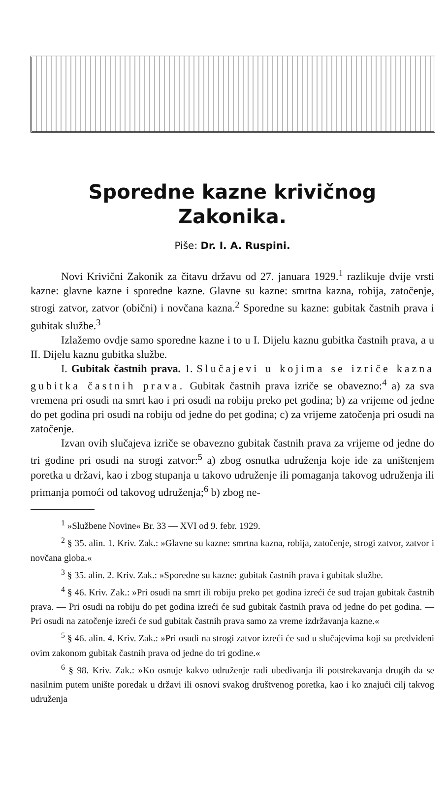Sporedne kazne krivičnog
Zakonika.
Piše: Dr. I. A. Ruspini.
Novi Krivični Zakonik za čitavu državu od 27. januara 1929.<sup>1</sup> razlikuje dvije vrsti kazne: glavne kazne i sporedne kazne. Glavne su kazne: smrtna kazna, robija, zatočenje, strogi zatvor, zatvor (obični) i novčana kazna.<sup>2</sup> Sporedne su kazne: gubitak častnih prava i gubitak službe.<sup>3</sup>
Izlažemo ovdje samo sporedne kazne i to u I. Dijelu kaznu gubitka častnih prava, a u II. Dijelu kaznu gubitka službe.
I. Gubitak častnih prava. 1. Slučajevi u kojima se izriče kazna gubitka častnih prava. Gubitak častnih prava izriče se obavezno:<sup>4</sup> a) za sva vremena pri osudi na smrt kao i pri osudi na robiju preko pet godina; b) za vrijeme od jedne do pet godina pri osudi na robiju od jedne do pet godina; c) za vrijeme zatočenja pri osudi na zatočenje.
Izvan ovih slučajeva izriče se obavezno gubitak častnih prava za vrijeme od jedne do tri godine pri osudi na strogi zatvor:<sup>5</sup> a) zbog osnutka udruženja koje ide za uništenjem poretka u državi, kao i zbog stupanja u takovo udruženje ili pomaganja takovog udruženja ili primanja pomoći od takovog udruženja;<sup>6</sup> b) zbog ne-
<sup>1</sup> »Službene Novine« Br. 33 — XVI od 9. febr. 1929.
<sup>2</sup> § 35. alin. 1. Kriv. Zak.: »Glavne su kazne: smrtna kazna, robija, zatočenje, strogi zatvor, zatvor i novčana globa.«
<sup>3</sup> § 35. alin. 2. Kriv. Zak.: »Sporedne su kazne: gubitak častnih prava i gubitak službe.
<sup>4</sup> § 46. Kriv. Zak.: »Pri osudi na smrt ili robiju preko pet godina izreći će sud trajan gubitak častnih prava. — Pri osudi na robiju do pet godina izreći će sud gubitak častnih prava od jedne do pet godina. — Pri osudi na zatočenje izreći će sud gubitak častnih prava samo za vreme izdržavanja kazne.«
<sup>5</sup> § 46. alin. 4. Kriv. Zak.: »Pri osudi na strogi zatvor izreći će sud u slučajevima koji su predvideni ovim zakonom gubitak častnih prava od jedne do tri godine.«
<sup>6</sup> § 98. Kriv. Zak.: »Ko osnuje kakvo udruženje radi ubedivanja ili potstrekavanja drugih da se nasilnim putem unište poredak u državi ili osnovi svakog društvenog poretka, kao i ko znajući cilj takvog udruženja